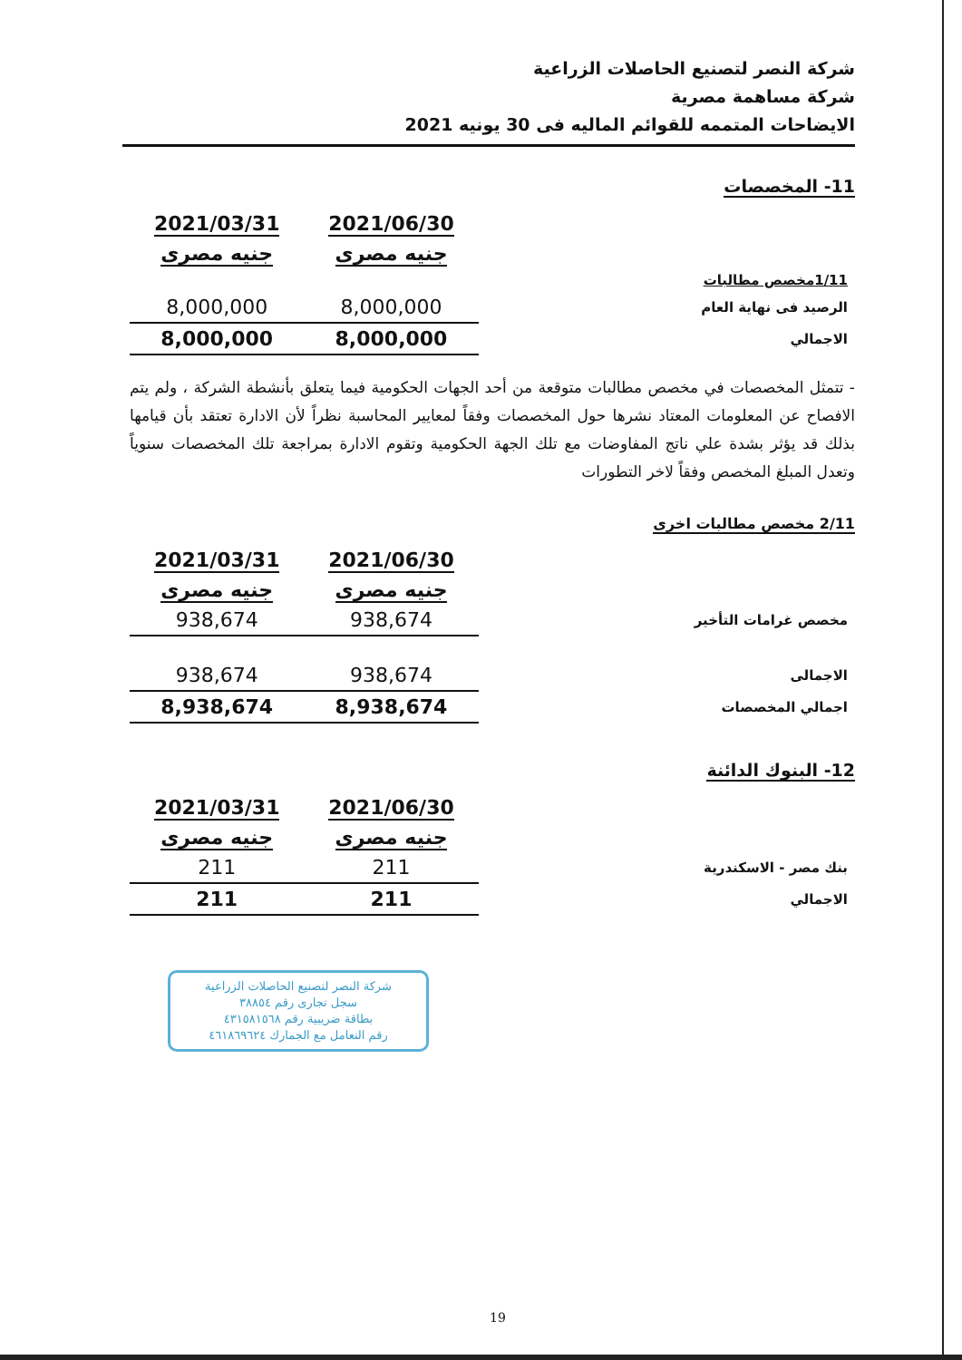شركة النصر لتصنيع الحاصلات الزراعية
شركة مساهمة مصرية
الايضاحات المتممه للقوائم الماليه فى 30 يونيه 2021
11- المخصصات
| | 2021/06/30 | 2021/03/31 |
| | جنيه مصرى | جنيه مصرى |
| 1/11مخصص مطالبات | | |
| الرصيد فى نهاية العام | 8,000,000 | 8,000,000 |
| الاجمالي | 8,000,000 | 8,000,000 |
- تتمثل المخصصات في مخصص مطالبات متوقعة من أحد الجهات الحكومية فيما يتعلق بأنشطة الشركة ، ولم يتم الافصاح عن المعلومات المعتاد نشرها حول المخصصات وفقاً لمعايير المحاسبة نظراً لأن الادارة تعتقد بأن قيامها بذلك قد يؤثر بشدة علي ناتج المفاوضات مع تلك الجهة الحكومية وتقوم الادارة بمراجعة تلك المخصصات سنوياً وتعدل المبلغ المخصص وفقاً لاخر التطورات
2/11 مخصص مطالبات اخرى
| | 2021/06/30 | 2021/03/31 |
| | جنيه مصرى | جنيه مصرى |
| مخصص غرامات التأخير | 938,674 | 938,674 |
| الاجمالى | 938,674 | 938,674 |
| اجمالي المخصصات | 8,938,674 | 8,938,674 |
12- البنوك الدائنة
| | 2021/06/30 | 2021/03/31 |
| | جنيه مصرى | جنيه مصرى |
| بنك مصر - الاسكندرية | 211 | 211 |
| الاجمالي | 211 | 211 |
شركة النصر لتصنيع الحاصلات الزراعية
سجل تجارى رقم ٣٨٨٥٤
بطاقة ضريبية رقم ٤٣١٥٨١٥٦٨
رقم التعامل مع الجمارك ٤٦١٨٦٩٦٢٤
19